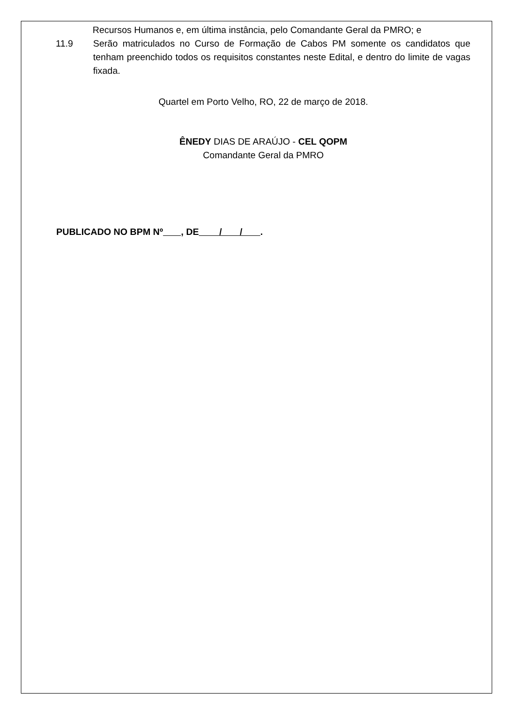Recursos Humanos e, em última instância, pelo Comandante Geral da PMRO; e
11.9 Serão matriculados no Curso de Formação de Cabos PM somente os candidatos que tenham preenchido todos os requisitos constantes neste Edital, e dentro do limite de vagas fixada.
Quartel em Porto Velho, RO, 22 de março de 2018.
ÊNEDY DIAS DE ARAÚJO - CEL QOPM
Comandante Geral da PMRO
PUBLICADO NO BPM Nº , DE / / .